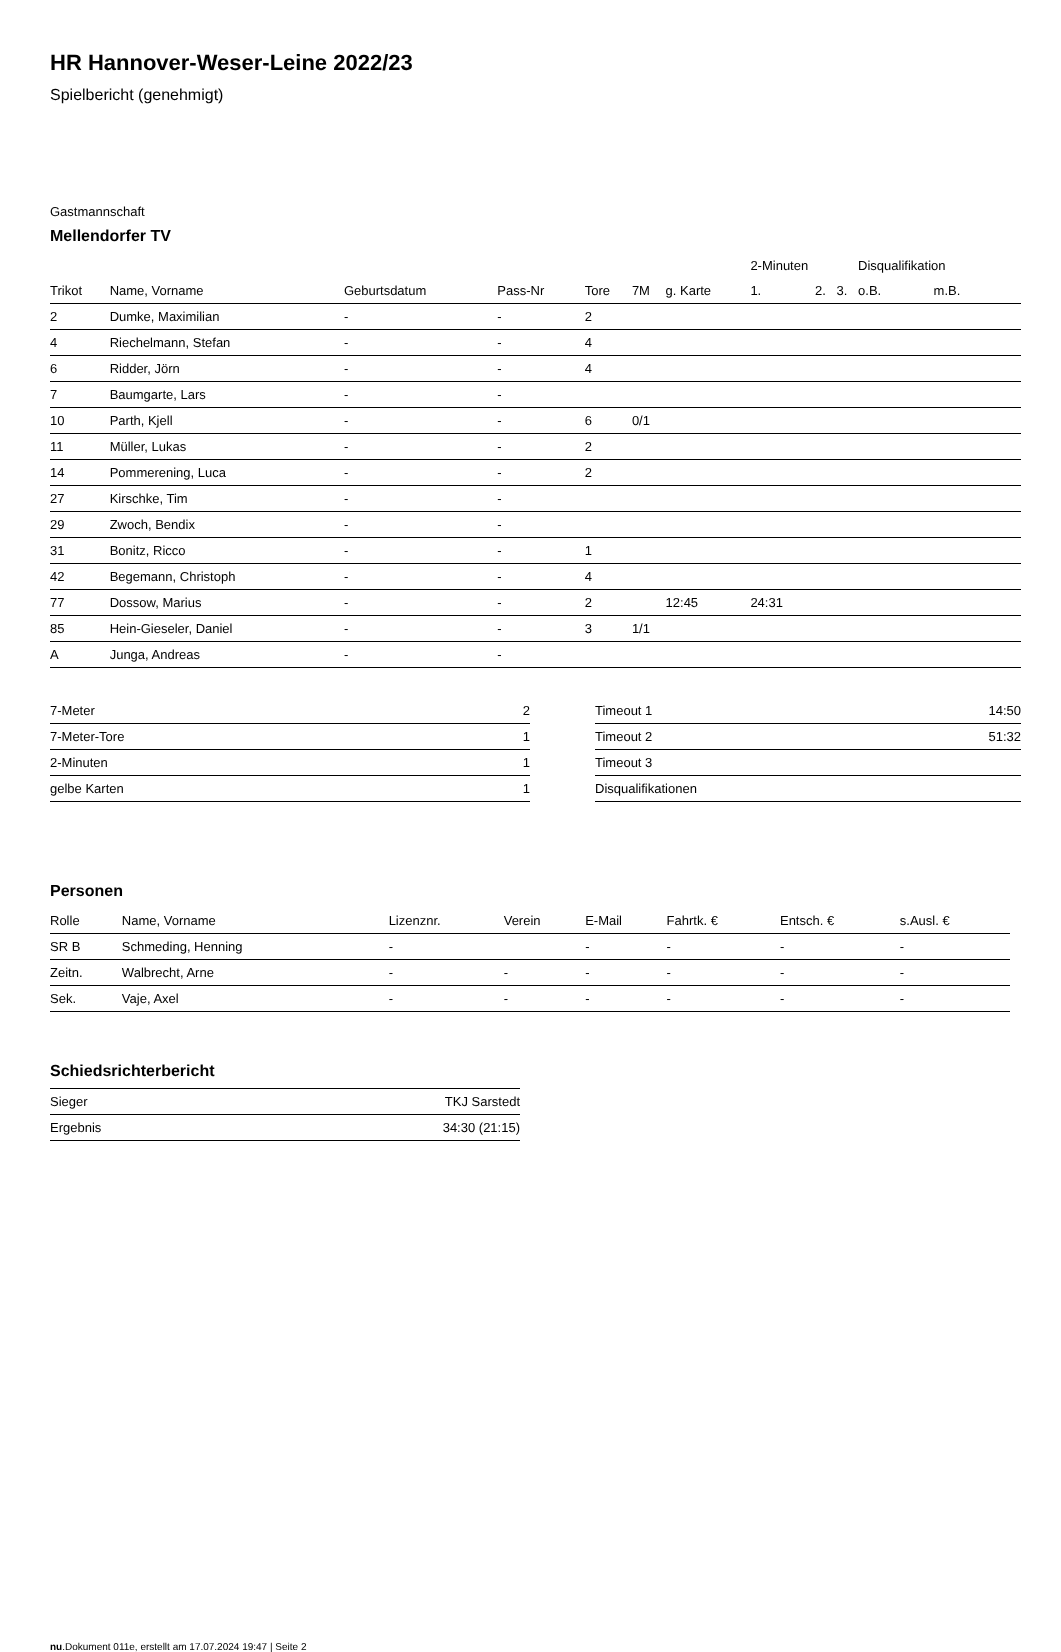HR Hannover-Weser-Leine 2022/23
Spielbericht (genehmigt)
Gastmannschaft
Mellendorfer TV
| | | | | | | | 2-Minuten | | | Disqualifikation | |
| --- | --- | --- | --- | --- | --- | --- | --- | --- | --- | --- | --- |
| Trikot | Name, Vorname | Geburtsdatum | Pass-Nr | Tore | 7M | g. Karte | 1. | 2. | 3. | o.B. | m.B. |
| 2 | Dumke, Maximilian | - | - | 2 | | | | | | | |
| 4 | Riechelmann, Stefan | - | - | 4 | | | | | | | |
| 6 | Ridder, Jörn | - | - | 4 | | | | | | | |
| 7 | Baumgarte, Lars | - | - | | | | | | | | |
| 10 | Parth, Kjell | - | - | 6 | 0/1 | | | | | | |
| 11 | Müller, Lukas | - | - | 2 | | | | | | | |
| 14 | Pommerening, Luca | - | - | 2 | | | | | | | |
| 27 | Kirschke, Tim | - | - | | | | | | | | |
| 29 | Zwoch, Bendix | - | - | | | | | | | | |
| 31 | Bonitz, Ricco | - | - | 1 | | | | | | | |
| 42 | Begemann, Christoph | - | - | 4 | | | | | | | |
| 77 | Dossow, Marius | - | - | 2 | | 12:45 | 24:31 | | | | |
| 85 | Hein-Gieseler, Daniel | - | - | 3 | 1/1 | | | | | | |
| A | Junga, Andreas | - | - | | | | | | | | |
| 7-Meter | 2 |
| 7-Meter-Tore | 1 |
| 2-Minuten | 1 |
| gelbe Karten | 1 |
| Timeout 1 | 14:50 |
| Timeout 2 | 51:32 |
| Timeout 3 | |
| Disqualifikationen | |
Personen
| Rolle | Name, Vorname | Lizenznr. | Verein | E-Mail | Fahrtk. € | Entsch. € | s.Ausl. € |
| --- | --- | --- | --- | --- | --- | --- | --- |
| SR B | Schmeding, Henning | - | | - | - | - | - |
| Zeitn. | Walbrecht, Arne | - | - | - | - | - | - |
| Sek. | Vaje, Axel | - | - | - | - | - | - |
Schiedsrichterbericht
| Sieger | TKJ Sarstedt |
| Ergebnis | 34:30 (21:15) |
nu.Dokument 011e, erstellt am 17.07.2024 19:47 | Seite 2